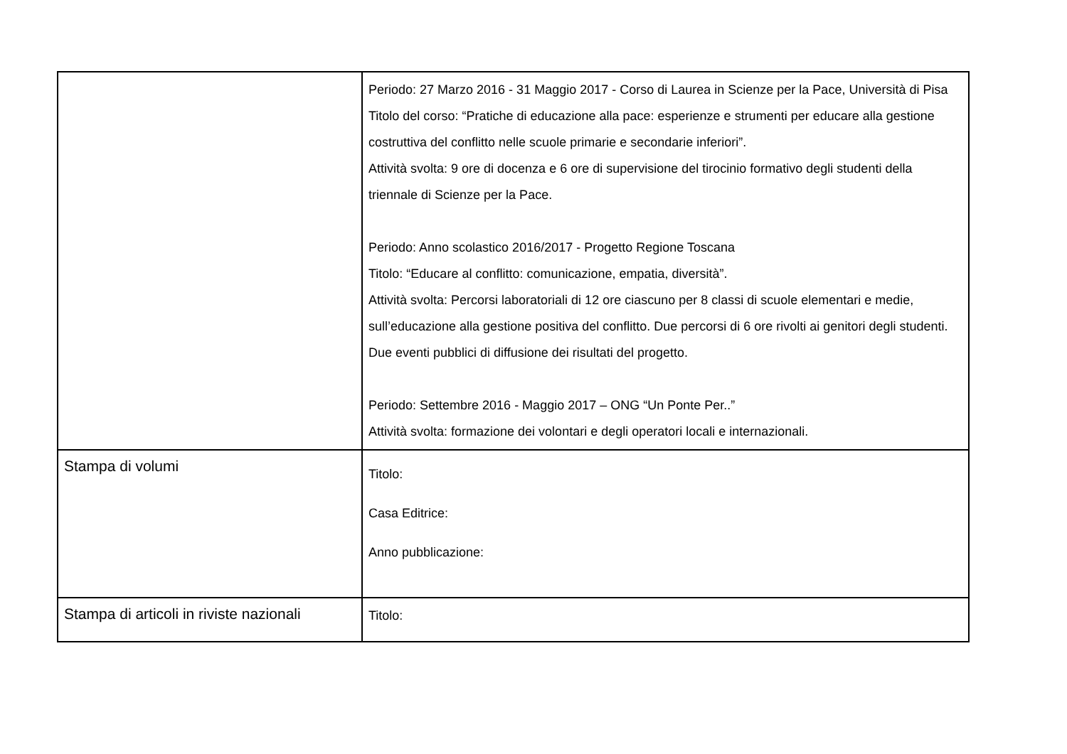| | Periodo: 27 Marzo 2016 - 31 Maggio 2017 - Corso di Laurea in Scienze per la Pace, Università di Pisa Titolo del corso: “Pratiche di educazione alla pace: esperienze e strumenti per educare alla gestione costruttiva del conflitto nelle scuole primarie e secondarie inferiori”. Attività svolta: 9 ore di docenza e 6 ore di supervisione del tirocinio formativo degli studenti della triennale di Scienze per la Pace. Periodo: Anno scolastico 2016/2017 - Progetto Regione Toscana Titolo: “Educare al conflitto: comunicazione, empatia, diversità”. Attività svolta: Percorsi laboratoriali di 12 ore ciascuno per 8 classi di scuole elementari e medie, sull’educazione alla gestione positiva del conflitto. Due percorsi di 6 ore rivolti ai genitori degli studenti. Due eventi pubblici di diffusione dei risultati del progetto. Periodo: Settembre 2016 - Maggio 2017 – ONG “Un Ponte Per..” Attività svolta: formazione dei volontari e degli operatori locali e internazionali. |
| Stampa di volumi | Titolo: Casa Editrice: Anno pubblicazione: |
| Stampa di articoli in riviste nazionali | Titolo: |